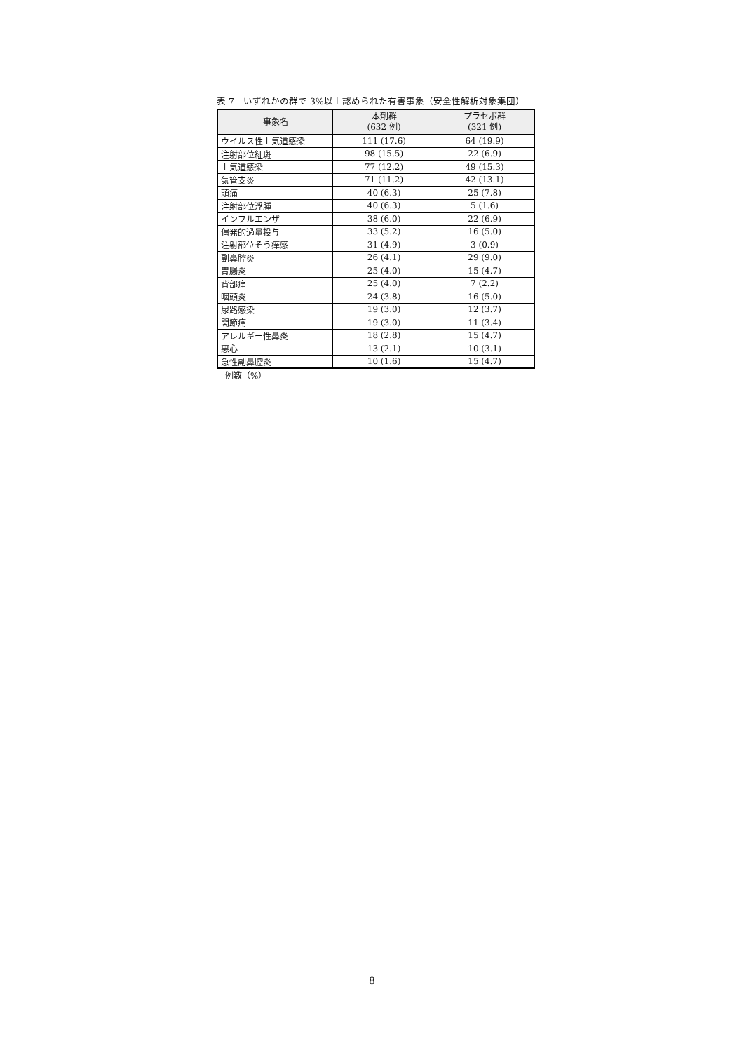表 7　いずれかの群で 3%以上認められた有害事象（安全性解析対象集団）
| 事象名 | 本剤群 (632 例) | プラセボ群 (321 例) |
| --- | --- | --- |
| ウイルス性上気道感染 | 111 (17.6) | 64 (19.9) |
| 注射部位紅斑 | 98 (15.5) | 22 (6.9) |
| 上気道感染 | 77 (12.2) | 49 (15.3) |
| 気管支炎 | 71 (11.2) | 42 (13.1) |
| 頭痛 | 40 (6.3) | 25 (7.8) |
| 注射部位浮腫 | 40 (6.3) | 5 (1.6) |
| インフルエンザ | 38 (6.0) | 22 (6.9) |
| 偶発的過量投与 | 33 (5.2) | 16 (5.0) |
| 注射部位そう痒感 | 31 (4.9) | 3 (0.9) |
| 副鼻腔炎 | 26 (4.1) | 29 (9.0) |
| 胃腸炎 | 25 (4.0) | 15 (4.7) |
| 背部痛 | 25 (4.0) | 7 (2.2) |
| 咽頭炎 | 24 (3.8) | 16 (5.0) |
| 尿路感染 | 19 (3.0) | 12 (3.7) |
| 関節痛 | 19 (3.0) | 11 (3.4) |
| アレルギー性鼻炎 | 18 (2.8) | 15 (4.7) |
| 悪心 | 13 (2.1) | 10 (3.1) |
| 急性副鼻腔炎 | 10 (1.6) | 15 (4.7) |
例数（%）
8